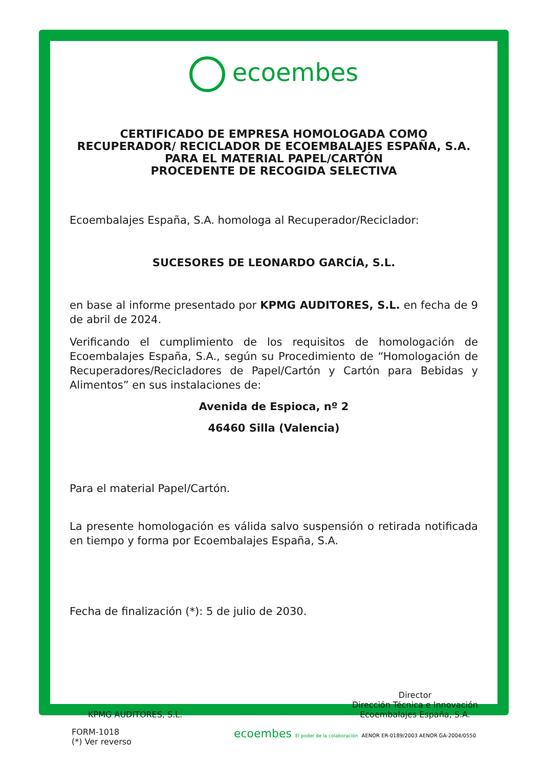ecoembes
CERTIFICADO DE EMPRESA HOMOLOGADA COMO
RECUPERADOR/ RECICLADOR DE ECOEMBALAJES ESPAÑA, S.A.
PARA EL MATERIAL PAPEL/CARTÓN
PROCEDENTE DE RECOGIDA SELECTIVA
Ecoembalajes España, S.A. homologa al Recuperador/Reciclador:
SUCESORES DE LEONARDO GARCÍA, S.L.
en base al informe presentado por KPMG AUDITORES, S.L. en fecha de 9 de abril de 2024.
Verificando el cumplimiento de los requisitos de homologación de Ecoembalajes España, S.A., según su Procedimiento de “Homologación de Recuperadores/Recicladores de Papel/Cartón y Cartón para Bebidas y Alimentos” en sus instalaciones de:
Avenida de Espioca, nº 2
46460 Silla (Valencia)
Para el material Papel/Cartón.
La presente homologación es válida salvo suspensión o retirada notificada en tiempo y forma por Ecoembalajes España, S.A.
Fecha de finalización (*): 5 de julio de 2030.
KPMG AUDITORES, S.L. Director
Dirección Técnica e Innovación
Ecoembalajes España, S.A.
FORM-1018
(*) Ver reverso
ecoembes El poder de la colaboración AENOR ER-0189/2003 AENOR GA-2004/0550